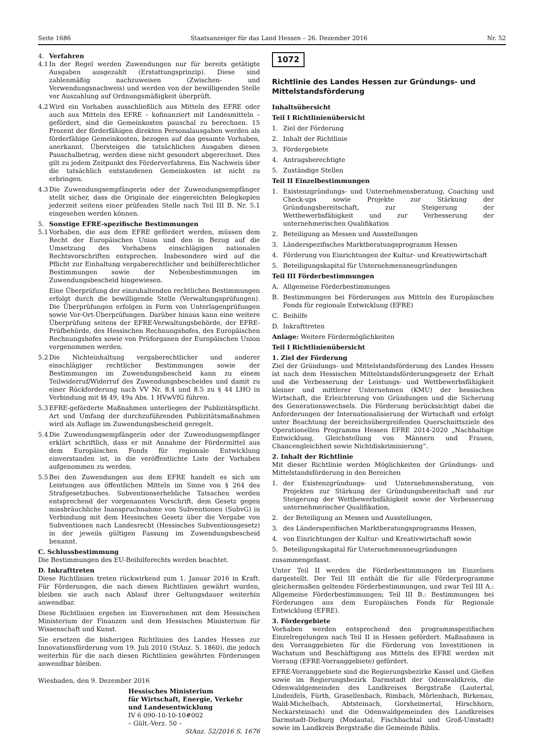Seite 1686 Staatsanzeiger für das Land Hessen – 26. Dezember 2016 Nr. 52
4. Verfahren
4.1
In der Regel werden Zuwendungen nur für bereits getätigte Ausgaben ausgezahlt (Erstattungsprinzip). Diese sind zahlenmäßig nachzuweisen (Zwischen- und Verwendungsnachweis) und werden von der bewilligenden Stelle vor Auszahlung auf Ordnungsmäßigkeit überprüft.
4.2
Wird ein Vorhaben ausschließlich aus Mitteln des EFRE oder auch aus Mitteln des EFRE – kofinanziert mit Landesmitteln – gefördert, sind die Gemeinkosten pauschal zu berechnen. 15 Prozent der förderfähigen direkten Personalausgaben werden als förderfähige Gemeinkosten, bezogen auf das gesamte Vorhaben, anerkannt. Übersteigen die tatsächlichen Ausgaben diesen Pauschalbetrag, werden diese nicht gesondert abgerechnet. Dies gilt zu jedem Zeitpunkt des Förderverfahrens. Ein Nachweis über die tatsächlich entstandenen Gemeinkosten ist nicht zu erbringen.
4.3
Die Zuwendungsempfängerin oder der Zuwendungsempfänger stellt sicher, dass die Originale der eingereichten Belegkopien jederzeit seitens einer prüfenden Stelle nach Teil III B. Nr. 5.1 eingesehen werden können.
5. Sonstige EFRE-spezifische Bestimmungen
5.1
Vorhaben, die aus dem EFRE gefördert werden, müssen dem Recht der Europäischen Union und den in Bezug auf die Umsetzung des Vorhabens einschlägigen nationalen Rechtsvorschriften entsprechen. Insbesondere wird auf die Pflicht zur Einhaltung vergaberechtlicher und beihilferechtlicher Bestimmungen sowie der Nebenbestimmungen im Zuwendungsbescheid hingewiesen.
Eine Überprüfung der einzuhaltenden rechtlichen Bestimmungen erfolgt durch die bewilligende Stelle (Verwaltungsprüfungen). Die Überprüfungen erfolgen in Form von Unterlagenprüfungen sowie Vor-Ort-Überprüfungen. Darüber hinaus kann eine weitere Überprüfung seitens der EFRE-Verwaltungsbehörde, der EFRE-Prüfbehörde, des Hessischen Rechnungshofes, des Europäischen Rechnungshofes sowie von Prüforganen der Europäischen Union vorgenommen werden.
5.2
Die Nichteinhaltung vergaberechtlicher und anderer einschlägiger rechtlicher Bestimmungen sowie der Bestimmungen im Zuwendungsbescheid kann zu einem Teilwiderruf/Widerruf des Zuwendungsbescheides und damit zu einer Rückforderung nach VV Nr. 8.4 und 8.5 zu § 44 LHO in Verbindung mit §§ 49, 49a Abs. 1 HVwVfG führen.
5.3
EFRE-geförderte Maßnahmen unterliegen der Publizitätspflicht. Art und Umfang der durchzuführenden Publizitätsmaßnahmen wird als Auflage im Zuwendungsbescheid geregelt.
5.4
Die Zuwendungsempfängerin oder der Zuwendungsempfänger erklärt schriftlich, dass er mit Annahme der Fördermittel aus dem Europäischen Fonds für regionale Entwicklung einverstanden ist, in die veröffentlichte Liste der Vorhaben aufgenommen zu werden.
5.5
Bei den Zuwendungen aus dem EFRE handelt es sich um Leistungen aus öffentlichen Mitteln im Sinne von § 264 des Strafgesetzbuches. Subventionserhebliche Tatsachen werden entsprechend der vorgenannten Vorschrift, dem Gesetz gegen missbräuchliche Inanspruchnahme von Subventionen (SubvG) in Verbindung mit dem Hessischen Gesetz über die Vergabe von Subventionen nach Landesrecht (Hessisches Subventionsgesetz) in der jeweils gültigen Fassung im Zuwendungsbescheid benannt.
C. Schlussbestimmung
Die Bestimmungen des EU-Beihilferechts werden beachtet.
D. Inkrafttreten
Diese Richtlinien treten rückwirkend zum 1. Januar 2016 in Kraft. Für Förderungen, die nach diesen Richtlinien gewährt wurden, bleiben sie auch nach Ablauf ihrer Geltungsdauer weiterhin anwendbar.
Diese Richtlinien ergehen im Einvernehmen mit dem Hessischen Ministerium der Finanzen und dem Hessischen Ministerium für Wissenschaft und Kunst.
Sie ersetzen die bisherigen Richtlinien des Landes Hessen zur Innovationsförderung vom 19. Juli 2010 (StAnz. S. 1860), die jedoch weiterhin für die nach diesen Richtlinien gewährten Förderungen anwendbar bleiben.
Wiesbaden, den 9. Dezember 2016
Hessisches Ministerium
für Wirtschaft, Energie, Verkehr
und Landesentwicklung
IV 6 090-10-10-10#002
– Gült.-Verz. 50 –
StAnz. 52/2016 S. 1676
1072
Richtlinie des Landes Hessen zur Gründungs- und Mittelstandsförderung
Inhaltsübersicht
Teil I Richtlinienübersicht
1. Ziel der Förderung
2. Inhalt der Richtlinie
3. Fördergebiete
4. Antragsberechtigte
5. Zuständige Stellen
Teil II Einzelbestimmungen
1. Existenzgründungs- und Unternehmensberatung, Coaching und Check-ups sowie Projekte zur Stärkung der Gründungsbereitschaft, zur Steigerung der Wettbewerbsfähigkeit und zur Verbesserung der unternehmerischen Qualifikation
2. Beteiligung an Messen und Ausstellungen
3. Länderspezifisches Marktberatungsprogramm Hessen
4. Förderung von Einrichtungen der Kultur- und Kreativwirtschaft
5. Beteiligungskapital für Unternehmensneugründungen
Teil III Förderbestimmungen
A. Allgemeine Förderbestimmungen
B. Bestimmungen bei Förderungen aus Mitteln des Europäischen Fonds für regionale Entwicklung (EFRE)
C. Beihilfe
D. Inkrafttreten
Anlage: Weitere Fördermöglichkeiten
Teil I Richtlinienübersicht
1. Ziel der Förderung
Ziel der Gründungs- und Mittelstandsförderung des Landes Hessen ist nach dem Hessischen Mittelstandsförderungsgesetz der Erhalt und die Verbesserung der Leistungs- und Wettbewerbsfähigkeit kleiner und mittlerer Unternehmen (KMU) der hessischen Wirtschaft, die Erleichterung von Gründungen und die Sicherung des Generationswechsels. Die Förderung berücksichtigt dabei die Anforderungen der Internationalisierung der Wirtschaft und erfolgt unter Beachtung der bereichsübergreifenden Querschnittsziele des Operationellen Programms Hessen EFRE 2014-2020 „Nachhaltige Entwicklung, Gleichstellung von Männern und Frauen, Chancengleichheit sowie Nichtdiskriminierung“.
2. Inhalt der Richtlinie
Mit dieser Richtlinie werden Möglichkeiten der Gründungs- und Mittelstandsförderung in den Bereichen
1. der Existenzgründungs- und Unternehmensberatung, von Projekten zur Stärkung der Gründungsbereitschaft und zur Steigerung der Wettbewerbsfähigkeit sowie der Verbesserung unternehmerischer Qualifikation,
2. der Beteiligung an Messen und Ausstellungen,
3. des Länderspezifischen Marktberatungsprogramms Hessen,
4. von Einrichtungen der Kultur- und Kreativwirtschaft sowie
5. Beteiligungskapital für Unternehmensneugründungen
zusammengefasst.
Unter Teil II werden die Förderbestimmungen im Einzelnen dargestellt. Der Teil III enthält die für alle Förderprogramme gleichermaßen geltenden Förderbestimmungen, und zwar Teil III A.: Allgemeine Förderbestimmungen; Teil III B.: Bestimmungen bei Förderungen aus dem Europäischen Fonds für Regionale Entwicklung (EFRE).
3. Fördergebiete
Vorhaben werden entsprechend den programmspezifischen Einzelregelungen nach Teil II in Hessen gefördert. Maßnahmen in den Vorranggebieten für die Förderung von Investitionen in Wachstum und Beschäftigung aus Mitteln des EFRE werden mit Vorrang (EFRE-Vorranggebiete) gefördert.
EFRE-Vorranggebiete sind die Regierungsbezirke Kassel und Gießen sowie im Regierungsbezirk Darmstadt der Odenwaldkreis, die Odenwaldgemeinden des Landkreises Bergstraße (Lautertal, Lindenfels, Fürth, Grasellenbach, Rimbach, Mörlenbach, Birkenau, Wald-Michelbach, Abtsteinach, Gorxheimertal, Hirschhorn, Neckarsteinach) und die Odenwaldgemeinden des Landkreises Darmstadt-Dieburg (Modautal, Fischbachtal und Groß-Umstadt) sowie im Landkreis Bergstraße die Gemeinde Biblis.